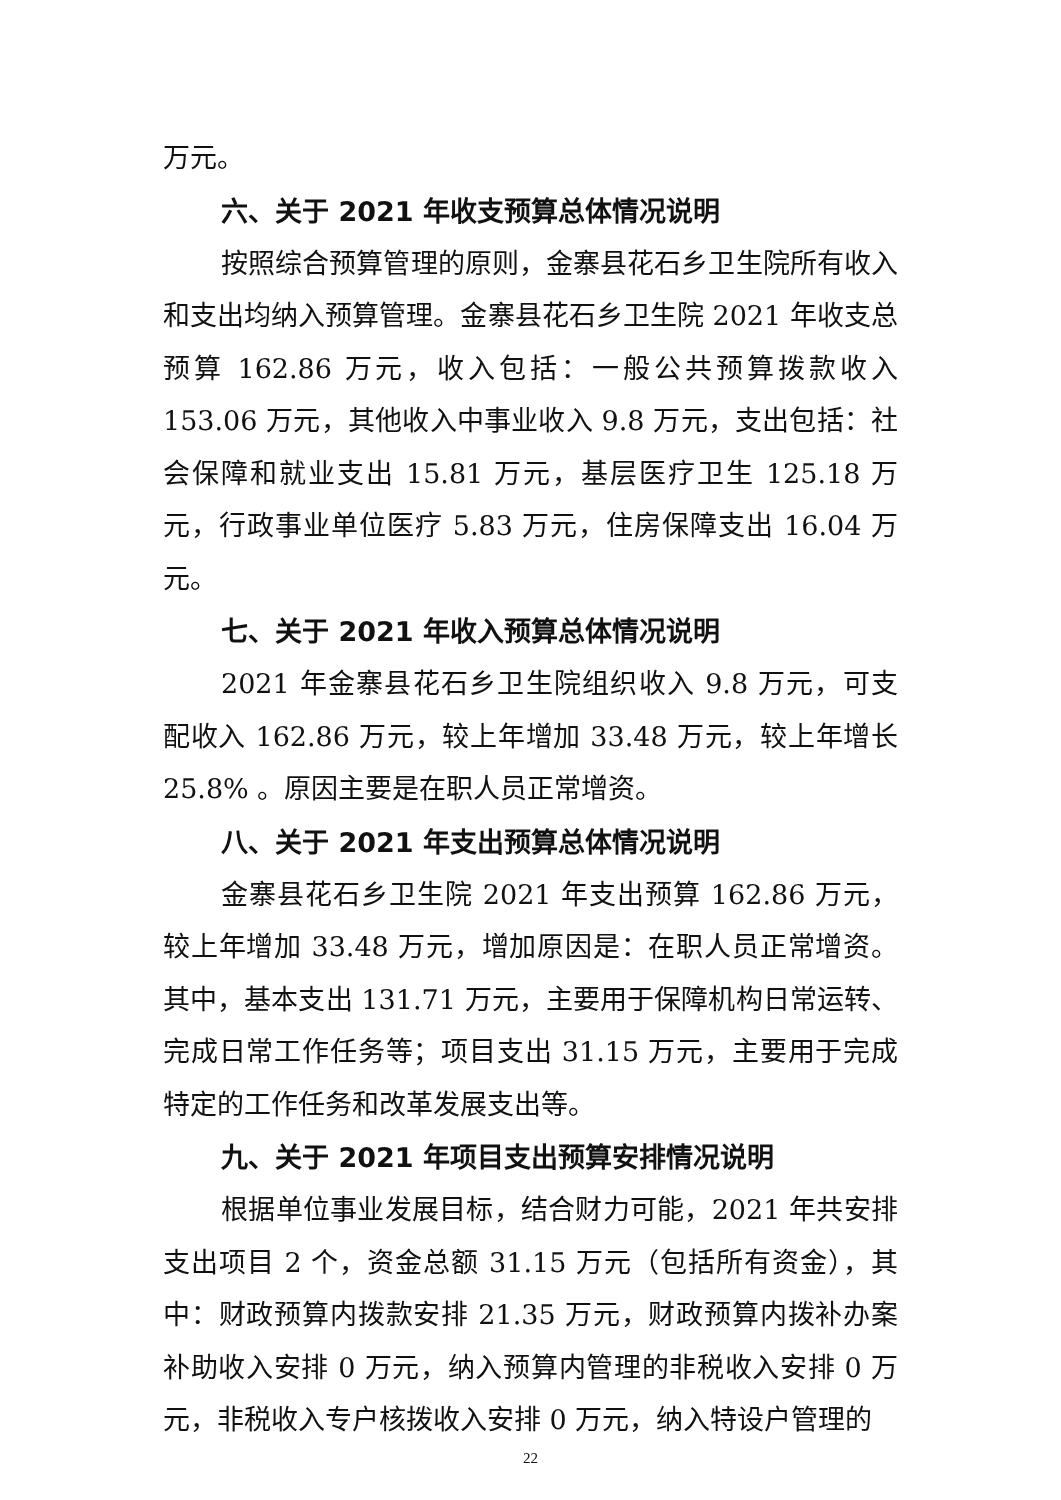万元。
六、关于 2021 年收支预算总体情况说明
按照综合预算管理的原则，金寨县花石乡卫生院所有收入和支出均纳入预算管理。金寨县花石乡卫生院 2021 年收支总预算 162.86 万元，收入包括：一般公共预算拨款收入153.06 万元，其他收入中事业收入 9.8 万元，支出包括：社会保障和就业支出 15.81 万元，基层医疗卫生 125.18 万元，行政事业单位医疗 5.83 万元，住房保障支出 16.04 万元。
七、关于 2021 年收入预算总体情况说明
2021 年金寨县花石乡卫生院组织收入 9.8 万元，可支配收入 162.86 万元，较上年增加 33.48 万元，较上年增长25.8% 。原因主要是在职人员正常增资。
八、关于 2021 年支出预算总体情况说明
金寨县花石乡卫生院 2021 年支出预算 162.86 万元，较上年增加 33.48 万元，增加原因是：在职人员正常增资。其中，基本支出 131.71 万元，主要用于保障机构日常运转、完成日常工作任务等；项目支出 31.15 万元，主要用于完成特定的工作任务和改革发展支出等。
九、关于 2021 年项目支出预算安排情况说明
根据单位事业发展目标，结合财力可能，2021 年共安排支出项目 2 个，资金总额 31.15 万元（包括所有资金），其中：财政预算内拨款安排 21.35 万元，财政预算内拨补办案补助收入安排 0 万元，纳入预算内管理的非税收入安排 0 万元，非税收入专户核拨收入安排 0 万元，纳入特设户管理的
22